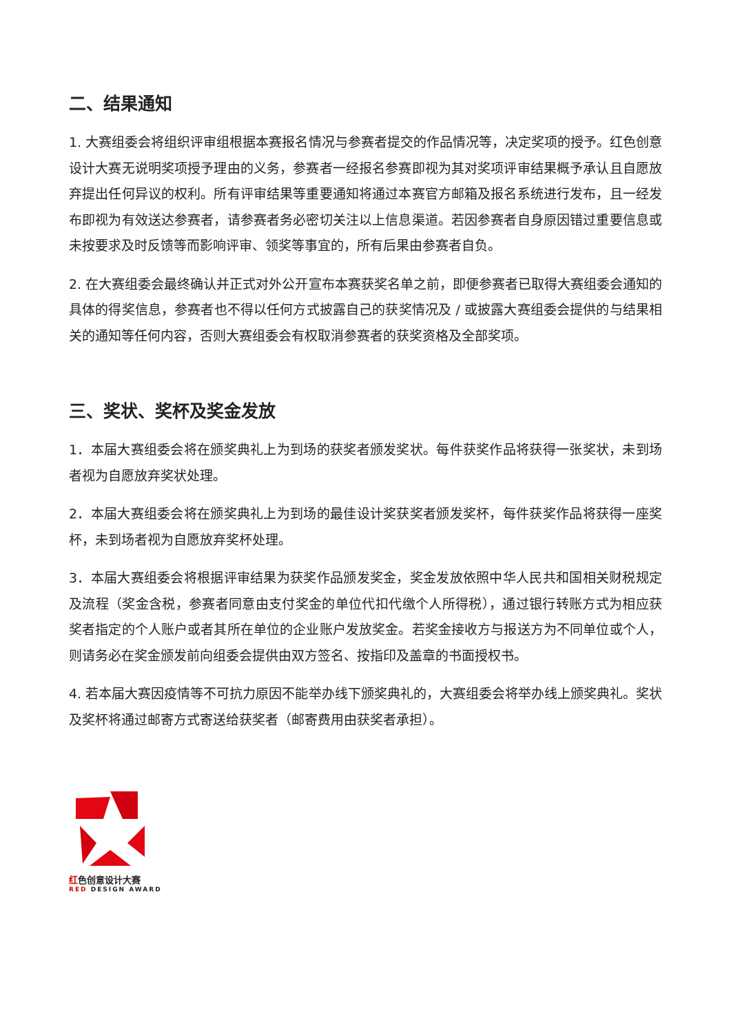二、结果通知
1. 大赛组委会将组织评审组根据本赛报名情况与参赛者提交的作品情况等，决定奖项的授予。红色创意设计大赛无说明奖项授予理由的义务，参赛者一经报名参赛即视为其对奖项评审结果概予承认且自愿放弃提出任何异议的权利。所有评审结果等重要通知将通过本赛官方邮箱及报名系统进行发布，且一经发布即视为有效送达参赛者，请参赛者务必密切关注以上信息渠道。若因参赛者自身原因错过重要信息或未按要求及时反馈等而影响评审、领奖等事宜的，所有后果由参赛者自负。
2. 在大赛组委会最终确认并正式对外公开宣布本赛获奖名单之前，即便参赛者已取得大赛组委会通知的具体的得奖信息，参赛者也不得以任何方式披露自己的获奖情况及 / 或披露大赛组委会提供的与结果相关的通知等任何内容，否则大赛组委会有权取消参赛者的获奖资格及全部奖项。
三、奖状、奖杯及奖金发放
1．本届大赛组委会将在颁奖典礼上为到场的获奖者颁发奖状。每件获奖作品将获得一张奖状，未到场者视为自愿放弃奖状处理。
2．本届大赛组委会将在颁奖典礼上为到场的最佳设计奖获奖者颁发奖杯，每件获奖作品将获得一座奖杯，未到场者视为自愿放弃奖杯处理。
3．本届大赛组委会将根据评审结果为获奖作品颁发奖金，奖金发放依照中华人民共和国相关财税规定及流程（奖金含税，参赛者同意由支付奖金的单位代扣代缴个人所得税），通过银行转账方式为相应获奖者指定的个人账户或者其所在单位的企业账户发放奖金。若奖金接收方与报送方为不同单位或个人，则请务必在奖金颁发前向组委会提供由双方签名、按指印及盖章的书面授权书。
4. 若本届大赛因疫情等不可抗力原因不能举办线下颁奖典礼的，大赛组委会将举办线上颁奖典礼。奖状及奖杯将通过邮寄方式寄送给获奖者（邮寄费用由获奖者承担）。
红色创意设计大赛
RED DESIGN AWARD